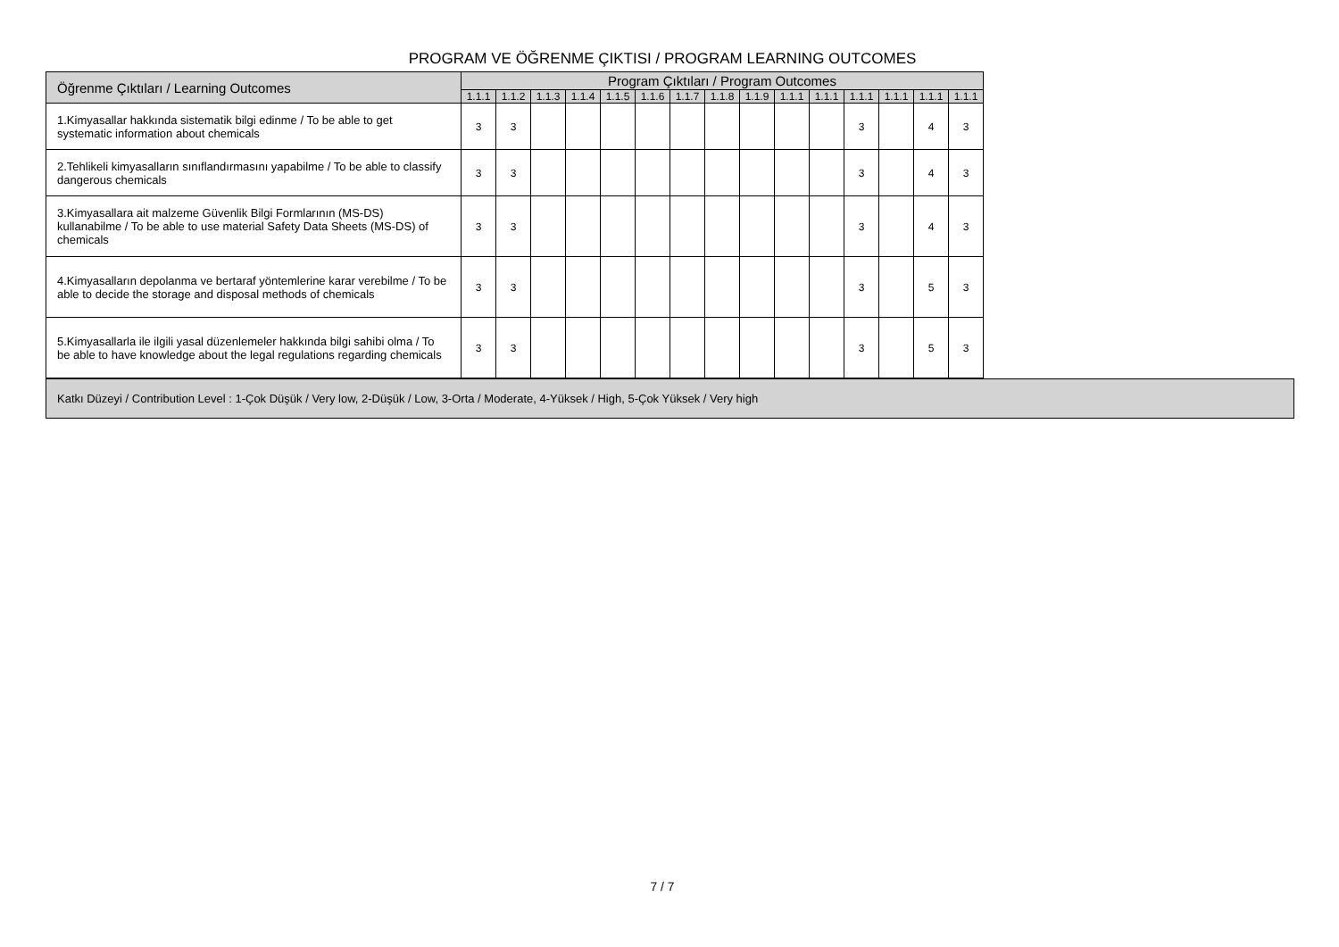PROGRAM VE ÖĞRENME ÇIKTISI / PROGRAM LEARNING OUTCOMES
| Öğrenme Çıktıları / Learning Outcomes | Program Çıktıları / Program Outcomes | | | | | | | | | | | | | | |
| --- | --- | --- | --- | --- | --- | --- | --- | --- | --- | --- | --- | --- | --- | --- | --- |
| | 1.1.1 | 1.1.2 | 1.1.3 | 1.1.4 | 1.1.5 | 1.1.6 | 1.1.7 | 1.1.8 | 1.1.9 | 1.1.1 | 1.1.1 | 1.1.1 | 1.1.1 | 1.1.1 | 1.1.1 |
| 1.Kimyasallar hakkında sistematik bilgi edinme / To be able to get systematic information about chemicals | 3 | 3 | | | | | | | | | | 3 | | 4 | 3 |
| 2.Tehlikeli kimyasalların sınıflandırmasını yapabilme / To be able to classify dangerous chemicals | 3 | 3 | | | | | | | | | | 3 | | 4 | 3 |
| 3.Kimyasallara ait malzeme Güvenlik Bilgi Formlarının (MS-DS) kullanabilme / To be able to use material Safety Data Sheets (MS-DS) of chemicals | 3 | 3 | | | | | | | | | | 3 | | 4 | 3 |
| 4.Kimyasalların depolanma ve bertaraf yöntemlerine karar verebilme / To be able to decide the storage and disposal methods of chemicals | 3 | 3 | | | | | | | | | | 3 | | 5 | 3 |
| 5.Kimyasallarla ile ilgili yasal düzenlemeler hakkında bilgi sahibi olma / To be able to have knowledge about the legal regulations regarding chemicals | 3 | 3 | | | | | | | | | | 3 | | 5 | 3 |
Katkı Düzeyi / Contribution Level : 1-Çok Düşük / Very low, 2-Düşük / Low, 3-Orta / Moderate, 4-Yüksek / High, 5-Çok Yüksek / Very high
7 / 7